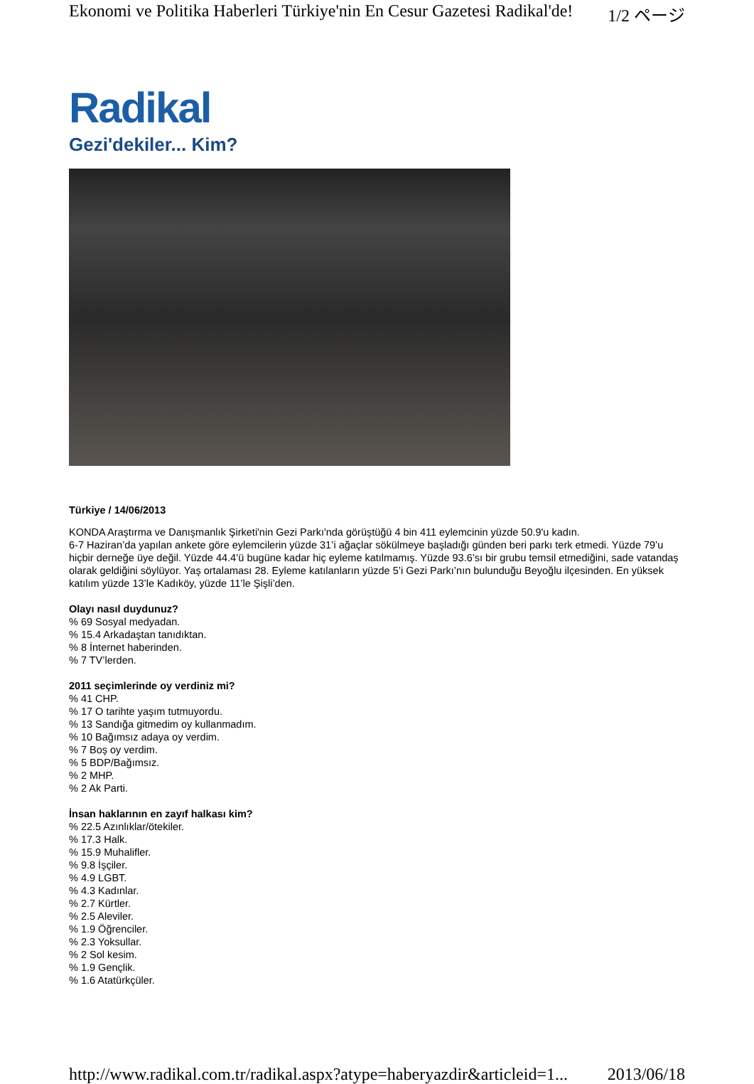Ekonomi ve Politika Haberleri Türkiye'nin En Cesur Gazetesi Radikal'de! 1/2 ページ
Radikal
Gezi'dekiler... Kim?
Türkiye / 14/06/2013
KONDA Araştırma ve Danışmanlık Şirketi'nin Gezi Parkı'nda görüştüğü 4 bin 411 eylemcinin yüzde 50.9'u kadın.
6-7 Haziran’da yapılan ankete göre eylemcilerin yüzde 31’i ağaçlar sökülmeye başladığı günden beri parkı terk etmedi. Yüzde 79’u hiçbir derneğe üye değil. Yüzde 44.4’ü bugüne kadar hiç eyleme katılmamış. Yüzde 93.6’sı bir grubu temsil etmediğini, sade vatandaş olarak geldiğini söylüyor. Yaş ortalaması 28. Eyleme katılanların yüzde 5’i Gezi Parkı’nın bulunduğu Beyoğlu ilçesinden. En yüksek katılım yüzde 13’le Kadıköy, yüzde 11’le Şişli’den.
Olayı nasıl duydunuz?
% 69 Sosyal medyadan.
% 15.4 Arkadaştan tanıdıktan.
% 8 İnternet haberinden.
% 7 TV’lerden.
2011 seçimlerinde oy verdiniz mi?
% 41 CHP.
% 17 O tarihte yaşım tutmuyordu.
% 13 Sandığa gitmedim oy kullanmadım.
% 10 Bağımsız adaya oy verdim.
% 7 Boş oy verdim.
% 5 BDP/Bağımsız.
% 2 MHP.
% 2 Ak Parti.
İnsan haklarının en zayıf halkası kim?
% 22.5 Azınlıklar/ötekiler.
% 17.3 Halk.
% 15.9 Muhalifler.
% 9.8 İşçiler.
% 4.9 LGBT.
% 4.3 Kadınlar.
% 2.7 Kürtler.
% 2.5 Aleviler.
% 1.9 Öğrenciler.
% 2.3 Yoksullar.
% 2 Sol kesim.
% 1.9 Gençlik.
% 1.6 Atatürkçüler.
http://www.radikal.com.tr/radikal.aspx?atype=haberyazdir&articleid=1... 2013/06/18